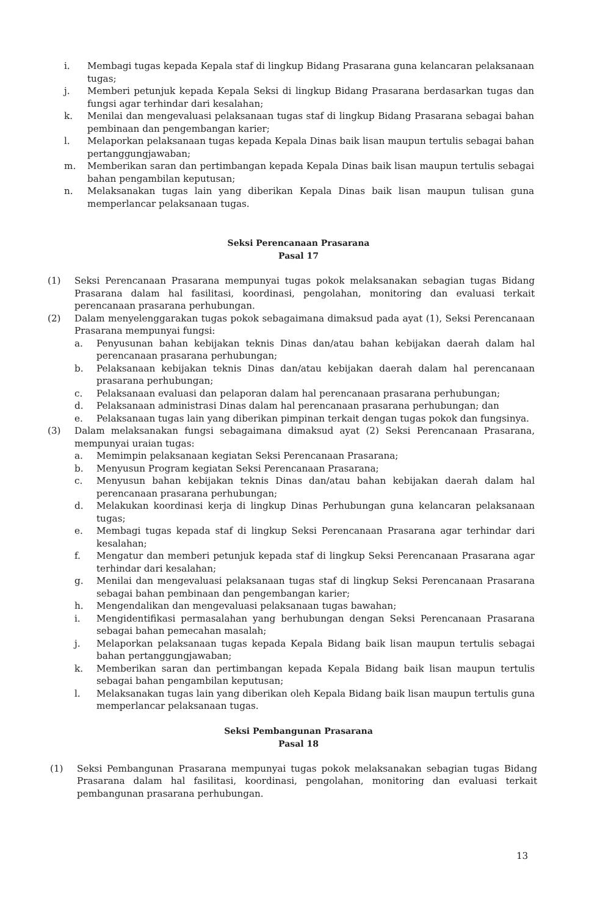i. Membagi tugas kepada Kepala staf di lingkup Bidang Prasarana guna kelancaran pelaksanaan tugas;
j. Memberi petunjuk kepada Kepala Seksi di lingkup Bidang Prasarana berdasarkan tugas dan fungsi agar terhindar dari kesalahan;
k. Menilai dan mengevaluasi pelaksanaan tugas staf di lingkup Bidang Prasarana sebagai bahan pembinaan dan pengembangan karier;
l. Melaporkan pelaksanaan tugas kepada Kepala Dinas baik lisan maupun tertulis sebagai bahan pertanggungjawaban;
m. Memberikan saran dan pertimbangan kepada Kepala Dinas baik lisan maupun tertulis sebagai bahan pengambilan keputusan;
n. Melaksanakan tugas lain yang diberikan Kepala Dinas baik lisan maupun tulisan guna memperlancar pelaksanaan tugas.
Seksi Perencanaan Prasarana
Pasal 17
(1) Seksi Perencanaan Prasarana mempunyai tugas pokok melaksanakan sebagian tugas Bidang Prasarana dalam hal fasilitasi, koordinasi, pengolahan, monitoring dan evaluasi terkait perencanaan prasarana perhubungan.
(2) Dalam menyelenggarakan tugas pokok sebagaimana dimaksud pada ayat (1), Seksi Perencanaan Prasarana mempunyai fungsi:
a. Penyusunan bahan kebijakan teknis Dinas dan/atau bahan kebijakan daerah dalam hal perencanaan prasarana perhubungan;
b. Pelaksanaan kebijakan teknis Dinas dan/atau kebijakan daerah dalam hal perencanaan prasarana perhubungan;
c. Pelaksanaan evaluasi dan pelaporan dalam hal perencanaan prasarana perhubungan;
d. Pelaksanaan administrasi Dinas dalam hal perencanaan prasarana perhubungan; dan
e. Pelaksanaan tugas lain yang diberikan pimpinan terkait dengan tugas pokok dan fungsinya.
(3) Dalam melaksanakan fungsi sebagaimana dimaksud ayat (2) Seksi Perencanaan Prasarana, mempunyai uraian tugas:
a. Memimpin pelaksanaan kegiatan Seksi Perencanaan Prasarana;
b. Menyusun Program kegiatan Seksi Perencanaan Prasarana;
c. Menyusun bahan kebijakan teknis Dinas dan/atau bahan kebijakan daerah dalam hal perencanaan prasarana perhubungan;
d. Melakukan koordinasi kerja di lingkup Dinas Perhubungan guna kelancaran pelaksanaan tugas;
e. Membagi tugas kepada staf di lingkup Seksi Perencanaan Prasarana agar terhindar dari kesalahan;
f. Mengatur dan memberi petunjuk kepada staf di lingkup Seksi Perencanaan Prasarana agar terhindar dari kesalahan;
g. Menilai dan mengevaluasi pelaksanaan tugas staf di lingkup Seksi Perencanaan Prasarana sebagai bahan pembinaan dan pengembangan karier;
h. Mengendalikan dan mengevaluasi pelaksanaan tugas bawahan;
i. Mengidentifikasi permasalahan yang berhubungan dengan Seksi Perencanaan Prasarana sebagai bahan pemecahan masalah;
j. Melaporkan pelaksanaan tugas kepada Kepala Bidang baik lisan maupun tertulis sebagai bahan pertanggungjawaban;
k. Memberikan saran dan pertimbangan kepada Kepala Bidang baik lisan maupun tertulis sebagai bahan pengambilan keputusan;
l. Melaksanakan tugas lain yang diberikan oleh Kepala Bidang baik lisan maupun tertulis guna memperlancar pelaksanaan tugas.
Seksi Pembangunan Prasarana
Pasal 18
(1) Seksi Pembangunan Prasarana mempunyai tugas pokok melaksanakan sebagian tugas Bidang Prasarana dalam hal fasilitasi, koordinasi, pengolahan, monitoring dan evaluasi terkait pembangunan prasarana perhubungan.
13